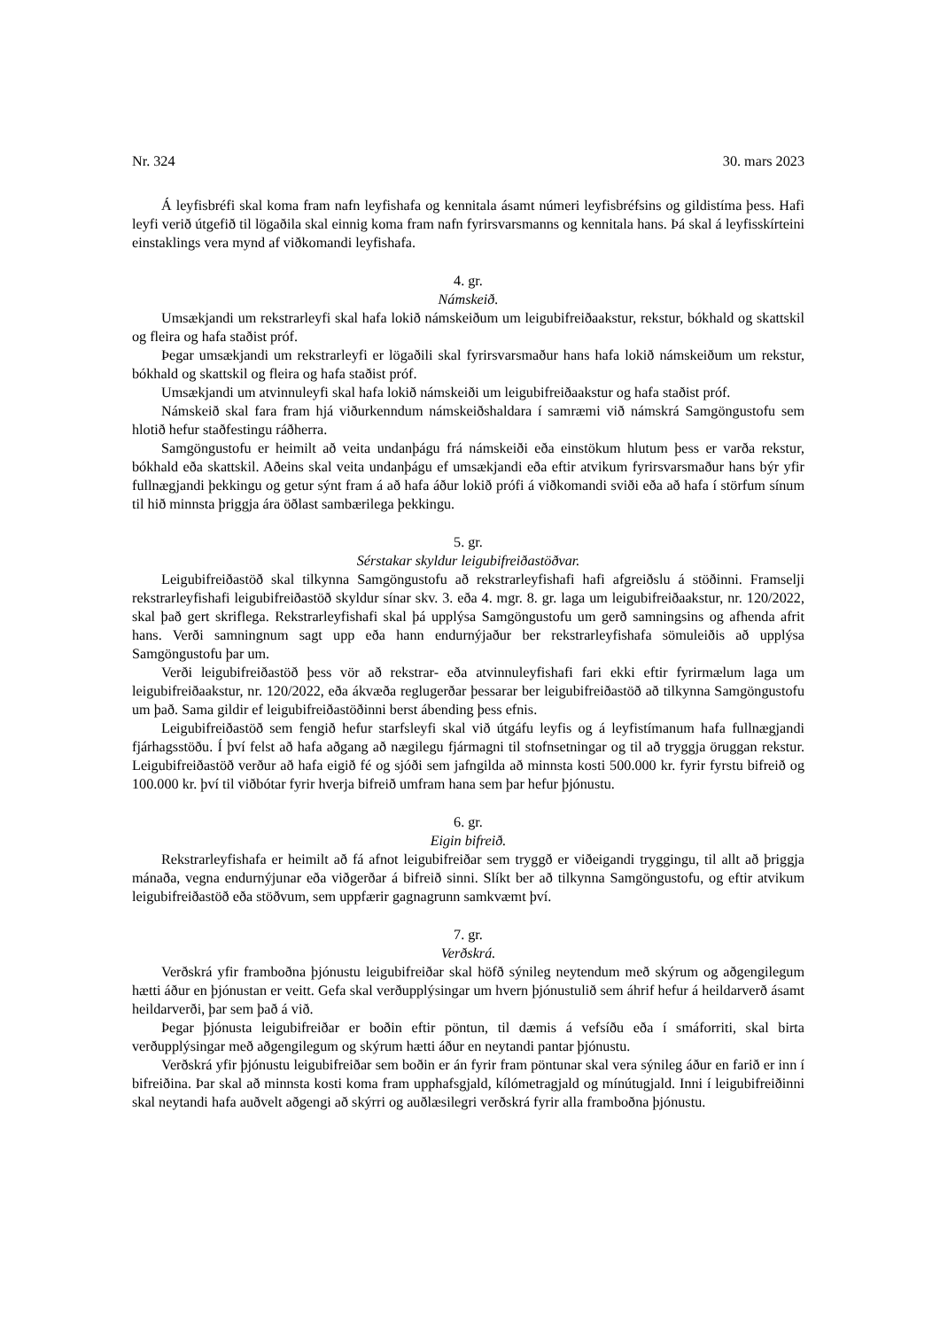Nr. 324 30. mars 2023
Á leyfisbréfi skal koma fram nafn leyfishafa og kennitala ásamt númeri leyfisbréfsins og gildistíma þess. Hafi leyfi verið útgefið til lögaðila skal einnig koma fram nafn fyrirsvarsmanns og kennitala hans. Þá skal á leyfisskírteini einstaklings vera mynd af viðkomandi leyfishafa.
4. gr.
Námskeið.
Umsækjandi um rekstrarleyfi skal hafa lokið námskeiðum um leigubifreiðaakstur, rekstur, bókhald og skattskil og fleira og hafa staðist próf.
Þegar umsækjandi um rekstrarleyfi er lögaðili skal fyrirsvarsmaður hans hafa lokið námskeiðum um rekstur, bókhald og skattskil og fleira og hafa staðist próf.
Umsækjandi um atvinnuleyfi skal hafa lokið námskeiði um leigubifreiðaakstur og hafa staðist próf.
Námskeið skal fara fram hjá viðurkenndum námskeiðshaldara í samræmi við námskrá Samgöngustofu sem hlotið hefur staðfestingu ráðherra.
Samgöngustofu er heimilt að veita undanþágu frá námskeiði eða einstökum hlutum þess er varða rekstur, bókhald eða skattskil. Aðeins skal veita undanþágu ef umsækjandi eða eftir atvikum fyrirsvarsmaður hans býr yfir fullnægjandi þekkingu og getur sýnt fram á að hafa áður lokið prófi á viðkomandi sviði eða að hafa í störfum sínum til hið minnsta þriggja ára öðlast sambærilega þekkingu.
5. gr.
Sérstakar skyldur leigubifreiðastöðvar.
Leigubifreiðastöð skal tilkynna Samgöngustofu að rekstrarleyfishafi hafi afgreiðslu á stöðinni. Framselji rekstrarleyfishafi leigubifreiðastöð skyldur sínar skv. 3. eða 4. mgr. 8. gr. laga um leigubifreiðaakstur, nr. 120/2022, skal það gert skriflega. Rekstrarleyfishafi skal þá upplýsa Samgöngustofu um gerð samningsins og afhenda afrit hans. Verði samningnum sagt upp eða hann endurnýjaður ber rekstrarleyfishafa sömuleiðis að upplýsa Samgöngustofu þar um.
Verði leigubifreiðastöð þess vör að rekstrar- eða atvinnuleyfishafi fari ekki eftir fyrirmælum laga um leigubifreiðaakstur, nr. 120/2022, eða ákvæða reglugerðar þessarar ber leigubifreiðastöð að tilkynna Samgöngustofu um það. Sama gildir ef leigubifreiðastöðinni berst ábending þess efnis.
Leigubifreiðastöð sem fengið hefur starfsleyfi skal við útgáfu leyfis og á leyfistímanum hafa fullnægjandi fjárhagsstöðu. Í því felst að hafa aðgang að nægilegu fjármagni til stofnsetningar og til að tryggja öruggan rekstur. Leigubifreiðastöð verður að hafa eigið fé og sjóði sem jafngilda að minnsta kosti 500.000 kr. fyrir fyrstu bifreið og 100.000 kr. því til viðbótar fyrir hverja bifreið umfram hana sem þar hefur þjónustu.
6. gr.
Eigin bifreið.
Rekstrarleyfishafa er heimilt að fá afnot leigubifreiðar sem tryggð er viðeigandi tryggingu, til allt að þriggja mánaða, vegna endurnýjunar eða viðgerðar á bifreið sinni. Slíkt ber að tilkynna Samgöngustofu, og eftir atvikum leigubifreiðastöð eða stöðvum, sem uppfærir gagnagrunn samkvæmt því.
7. gr.
Verðskrá.
Verðskrá yfir framboðna þjónustu leigubifreiðar skal höfð sýnileg neytendum með skýrum og aðgengilegum hætti áður en þjónustan er veitt. Gefa skal verðupplýsingar um hvern þjónustulið sem áhrif hefur á heildarverð ásamt heildarverði, þar sem það á við.
Þegar þjónusta leigubifreiðar er boðin eftir pöntun, til dæmis á vefsíðu eða í smáforriti, skal birta verðupplýsingar með aðgengilegum og skýrum hætti áður en neytandi pantar þjónustu.
Verðskrá yfir þjónustu leigubifreiðar sem boðin er án fyrir fram pöntunar skal vera sýnileg áður en farið er inn í bifreiðina. Þar skal að minnsta kosti koma fram upphafsgjald, kílómetragjald og mínútugjald. Inni í leigubifreiðinni skal neytandi hafa auðvelt aðgengi að skýrri og auðlæsilegri verðskrá fyrir alla framboðna þjónustu.